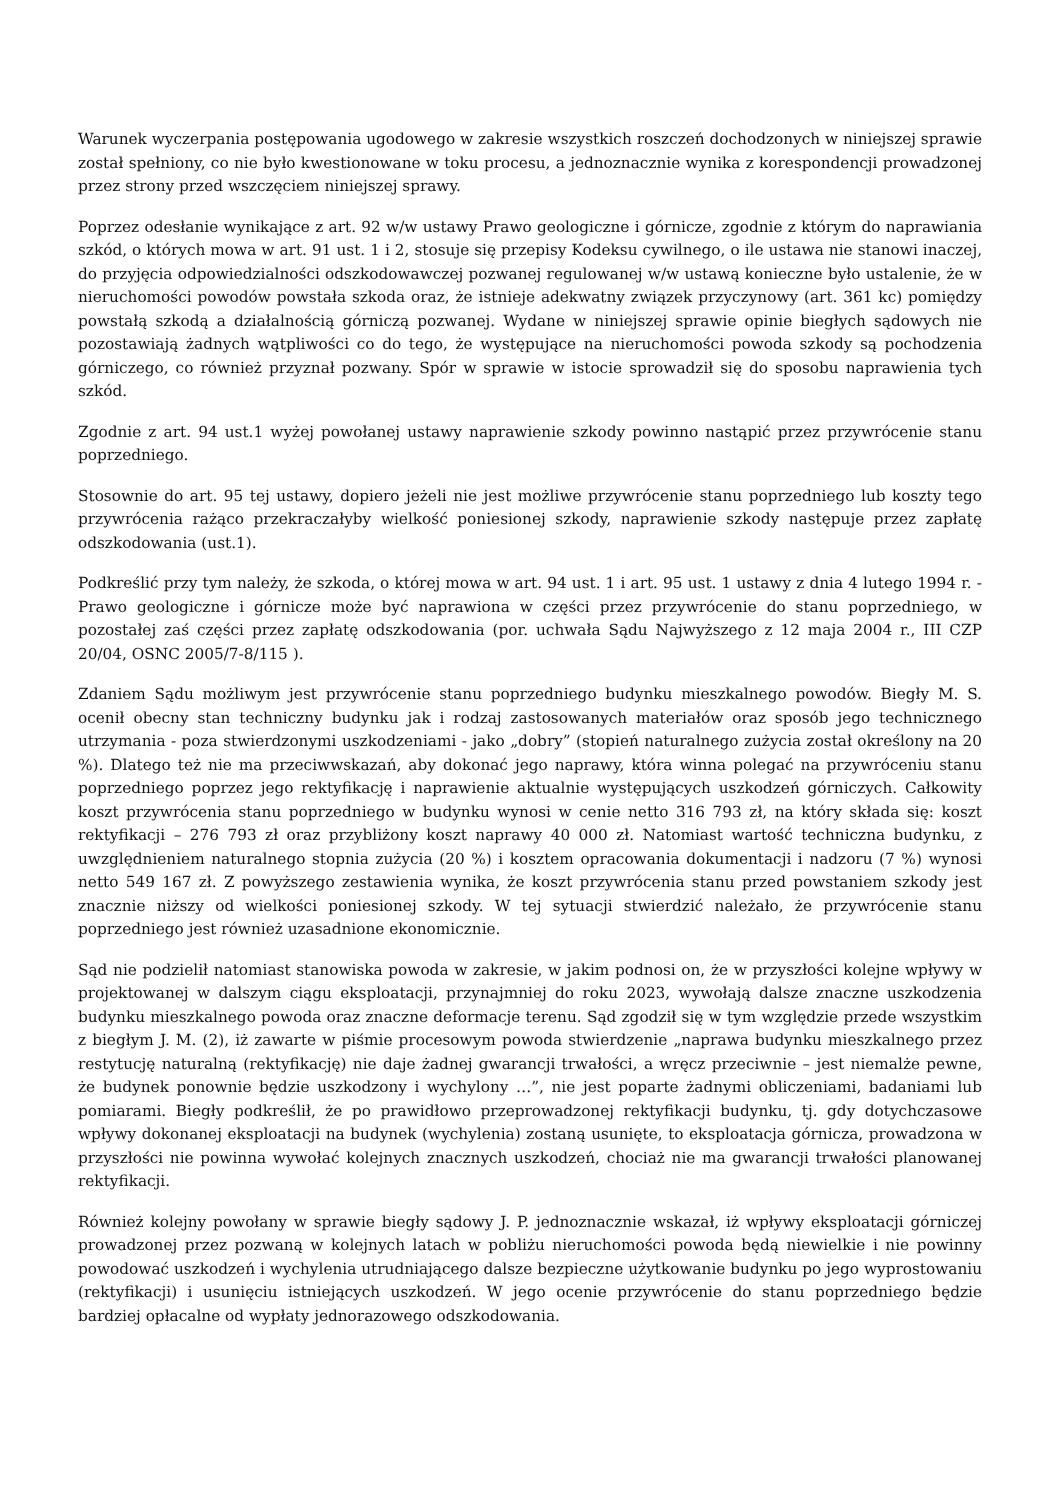Warunek wyczerpania postępowania ugodowego w zakresie wszystkich roszczeń dochodzonych w niniejszej sprawie został spełniony, co nie było kwestionowane w toku procesu, a jednoznacznie wynika z korespondencji prowadzonej przez strony przed wszczęciem niniejszej sprawy.
Poprzez odesłanie wynikające z art. 92 w/w ustawy Prawo geologiczne i górnicze, zgodnie z którym do naprawiania szkód, o których mowa w art. 91 ust. 1 i 2, stosuje się przepisy Kodeksu cywilnego, o ile ustawa nie stanowi inaczej, do przyjęcia odpowiedzialności odszkodowawczej pozwanej regulowanej w/w ustawą konieczne było ustalenie, że w nieruchomości powodów powstała szkoda oraz, że istnieje adekwatny związek przyczynowy (art. 361 kc) pomiędzy powstałą szkodą a działalnością górniczą pozwanej. Wydane w niniejszej sprawie opinie biegłych sądowych nie pozostawiają żadnych wątpliwości co do tego, że występujące na nieruchomości powoda szkody są pochodzenia górniczego, co również przyznał pozwany. Spór w sprawie w istocie sprowadził się do sposobu naprawienia tych szkód.
Zgodnie z art. 94 ust.1 wyżej powołanej ustawy naprawienie szkody powinno nastąpić przez przywrócenie stanu poprzedniego.
Stosownie do art. 95 tej ustawy, dopiero jeżeli nie jest możliwe przywrócenie stanu poprzedniego lub koszty tego przywrócenia rażąco przekraczałyby wielkość poniesionej szkody, naprawienie szkody następuje przez zapłatę odszkodowania (ust.1).
Podkreślić przy tym należy, że szkoda, o której mowa w art. 94 ust. 1 i art. 95 ust. 1 ustawy z dnia 4 lutego 1994 r. - Prawo geologiczne i górnicze może być naprawiona w części przez przywrócenie do stanu poprzedniego, w pozostałej zaś części przez zapłatę odszkodowania (por. uchwała Sądu Najwyższego z 12 maja 2004 r., III CZP 20/04, OSNC 2005/7-8/115 ).
Zdaniem Sądu możliwym jest przywrócenie stanu poprzedniego budynku mieszkalnego powodów. Biegły M. S. ocenił obecny stan techniczny budynku jak i rodzaj zastosowanych materiałów oraz sposób jego technicznego utrzymania - poza stwierdzonymi uszkodzeniami - jako „dobry” (stopień naturalnego zużycia został określony na 20 %). Dlatego też nie ma przeciwwskazań, aby dokonać jego naprawy, która winna polegać na przywróceniu stanu poprzedniego poprzez jego rektyfikację i naprawienie aktualnie występujących uszkodzeń górniczych. Całkowity koszt przywrócenia stanu poprzedniego w budynku wynosi w cenie netto 316 793 zł, na który składa się: koszt rektyfikacji – 276 793 zł oraz przybliżony koszt naprawy 40 000 zł. Natomiast wartość techniczna budynku, z uwzględnieniem naturalnego stopnia zużycia (20 %) i kosztem opracowania dokumentacji i nadzoru (7 %) wynosi netto 549 167 zł. Z powyższego zestawienia wynika, że koszt przywrócenia stanu przed powstaniem szkody jest znacznie niższy od wielkości poniesionej szkody. W tej sytuacji stwierdzić należało, że przywrócenie stanu poprzedniego jest również uzasadnione ekonomicznie.
Sąd nie podzielił natomiast stanowiska powoda w zakresie, w jakim podnosi on, że w przyszłości kolejne wpływy w projektowanej w dalszym ciągu eksploatacji, przynajmniej do roku 2023, wywołają dalsze znaczne uszkodzenia budynku mieszkalnego powoda oraz znaczne deformacje terenu. Sąd zgodził się w tym względzie przede wszystkim z biegłym J. M. (2), iż zawarte w piśmie procesowym powoda stwierdzenie „naprawa budynku mieszkalnego przez restytucję naturalną (rektyfikację) nie daje żadnej gwarancji trwałości, a wręcz przeciwnie – jest niemalże pewne, że budynek ponownie będzie uszkodzony i wychylony …”, nie jest poparte żadnymi obliczeniami, badaniami lub pomiarami. Biegły podkreślił, że po prawidłowo przeprowadzonej rektyfikacji budynku, tj. gdy dotychczasowe wpływy dokonanej eksploatacji na budynek (wychylenia) zostaną usunięte, to eksploatacja górnicza, prowadzona w przyszłości nie powinna wywołać kolejnych znacznych uszkodzeń, chociaż nie ma gwarancji trwałości planowanej rektyfikacji.
Również kolejny powołany w sprawie biegły sądowy J. P. jednoznacznie wskazał, iż wpływy eksploatacji górniczej prowadzonej przez pozwaną w kolejnych latach w pobliżu nieruchomości powoda będą niewielkie i nie powinny powodować uszkodzeń i wychylenia utrudniającego dalsze bezpieczne użytkowanie budynku po jego wyprostowaniu (rektyfikacji) i usunięciu istniejących uszkodzeń. W jego ocenie przywrócenie do stanu poprzedniego będzie bardziej opłacalne od wypłaty jednorazowego odszkodowania.